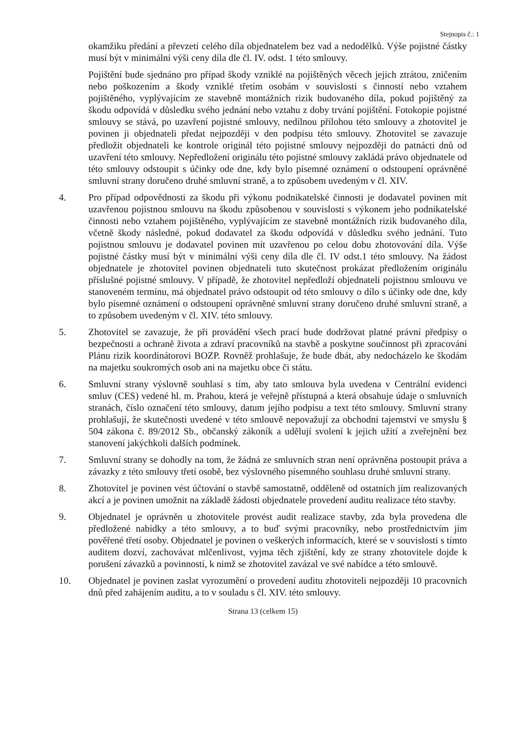Stejnopis č.: 1
okamžiku předání a převzetí celého díla objednatelem bez vad a nedodělků. Výše pojistné částky musí být v minimální výši ceny díla dle čl. IV. odst. 1 této smlouvy.
Pojištění bude sjednáno pro případ škody vzniklé na pojištěných věcech jejich ztrátou, zničením nebo poškozením a škody vzniklé třetím osobám v souvislosti s činností nebo vztahem pojištěného, vyplývajícím ze stavebně montážních rizik budovaného díla, pokud pojištěný za škodu odpovídá v důsledku svého jednání nebo vztahu z doby trvání pojištění. Fotokopie pojistné smlouvy se stává, po uzavření pojistné smlouvy, nedílnou přílohou této smlouvy a zhotovitel je povinen ji objednateli předat nejpozději v den podpisu této smlouvy. Zhotovitel se zavazuje předložit objednateli ke kontrole originál této pojistné smlouvy nejpozději do patnácti dnů od uzavření této smlouvy. Nepředložení originálu této pojistné smlouvy zakládá právo objednatele od této smlouvy odstoupit s účinky ode dne, kdy bylo písemné oznámení o odstoupení oprávněné smluvní strany doručeno druhé smluvní straně, a to způsobem uvedeným v čl. XIV.
4. Pro případ odpovědnosti za škodu při výkonu podnikatelské činnosti je dodavatel povinen mít uzavřenou pojistnou smlouvu na škodu způsobenou v souvislosti s výkonem jeho podnikatelské činnosti nebo vztahem pojištěného, vyplývajícím ze stavebně montážních rizik budovaného díla, včetně škody následné, pokud dodavatel za škodu odpovídá v důsledku svého jednání. Tuto pojistnou smlouvu je dodavatel povinen mít uzavřenou po celou dobu zhotovování díla. Výše pojistné částky musí být v minimální výši ceny díla dle čl. IV odst.1 této smlouvy. Na žádost objednatele je zhotovitel povinen objednateli tuto skutečnost prokázat předložením originálu příslušné pojistné smlouvy. V případě, že zhotovitel nepředloží objednateli pojistnou smlouvu ve stanoveném termínu, má objednatel právo odstoupit od této smlouvy o dílo s účinky ode dne, kdy bylo písemné oznámení o odstoupení oprávněné smluvní strany doručeno druhé smluvní straně, a to způsobem uvedeným v čl. XIV. této smlouvy.
5. Zhotovitel se zavazuje, že při provádění všech prací bude dodržovat platné právní předpisy o bezpečnosti a ochraně života a zdraví pracovníků na stavbě a poskytne součinnost při zpracování Plánu rizik koordinátorovi BOZP. Rovněž prohlašuje, že bude dbát, aby nedocházelo ke škodám na majetku soukromých osob ani na majetku obce či státu.
6. Smluvní strany výslovně souhlasí s tím, aby tato smlouva byla uvedena v Centrální evidenci smluv (CES) vedené hl. m. Prahou, která je veřejně přístupná a která obsahuje údaje o smluvních stranách, číslo označení této smlouvy, datum jejího podpisu a text této smlouvy. Smluvní strany prohlašují, že skutečnosti uvedené v této smlouvě nepovažují za obchodní tajemství ve smyslu § 504 zákona č. 89/2012 Sb., občanský zákoník a udělují svolení k jejich užití a zveřejnění bez stanovení jakýchkoli dalších podmínek.
7. Smluvní strany se dohodly na tom, že žádná ze smluvních stran není oprávněna postoupit práva a závazky z této smlouvy třetí osobě, bez výslovného písemného souhlasu druhé smluvní strany.
8. Zhotovitel je povinen vést účtování o stavbě samostatně, odděleně od ostatních jím realizovaných akcí a je povinen umožnit na základě žádosti objednatele provedení auditu realizace této stavby.
9. Objednatel je oprávněn u zhotovitele provést audit realizace stavby, zda byla provedena dle předložené nabídky a této smlouvy, a to buď svými pracovníky, nebo prostřednictvím jím pověřené třetí osoby. Objednatel je povinen o veškerých informacích, které se v souvislosti s tímto auditem dozví, zachovávat mlčenlivost, vyjma těch zjištění, kdy ze strany zhotovitele dojde k porušení závazků a povinností, k nimž se zhotovitel zavázal ve své nabídce a této smlouvě.
10. Objednatel je povinen zaslat vyrozumění o provedení auditu zhotoviteli nejpozději 10 pracovních dnů před zahájením auditu, a to v souladu s čl. XIV. této smlouvy.
Strana 13 (celkem 15)